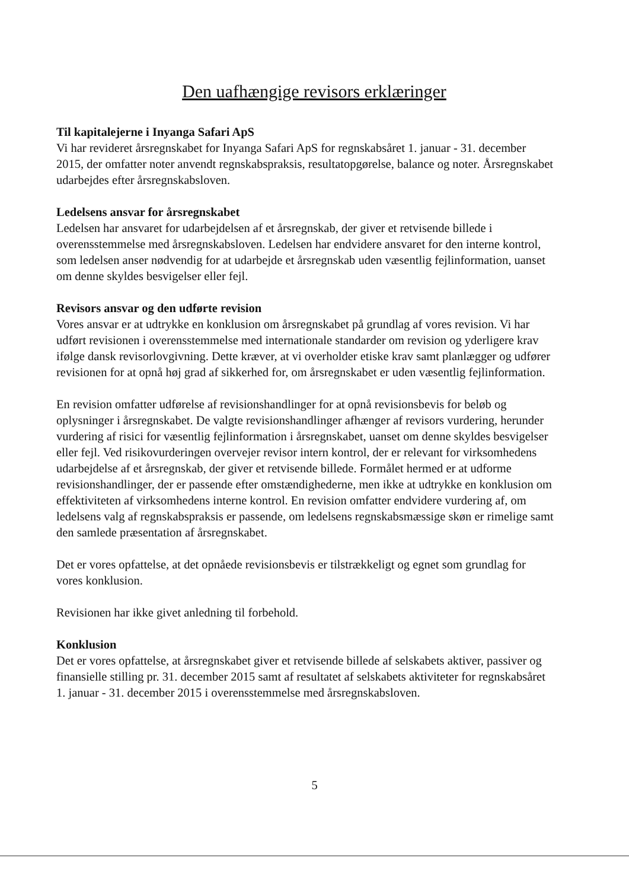Den uafhængige revisors erklæringer
Til kapitalejerne i Inyanga Safari ApS
Vi har revideret årsregnskabet for Inyanga Safari ApS for regnskabsåret 1. januar - 31. december 2015, der omfatter noter anvendt regnskabspraksis, resultatopgørelse, balance og noter. Årsregnskabet udarbejdes efter årsregnskabsloven.
Ledelsens ansvar for årsregnskabet
Ledelsen har ansvaret for udarbejdelsen af et årsregnskab, der giver et retvisende billede i overensstemmelse med årsregnskabsloven. Ledelsen har endvidere ansvaret for den interne kontrol, som ledelsen anser nødvendig for at udarbejde et årsregnskab uden væsentlig fejlinformation, uanset om denne skyldes besvigelser eller fejl.
Revisors ansvar og den udførte revision
Vores ansvar er at udtrykke en konklusion om årsregnskabet på grundlag af vores revision. Vi har udført revisionen i overensstemmelse med internationale standarder om revision og yderligere krav ifølge dansk revisorlovgivning. Dette kræver, at vi overholder etiske krav samt planlægger og udfører revisionen for at opnå høj grad af sikkerhed for, om årsregnskabet er uden væsentlig fejlinformation.
En revision omfatter udførelse af revisionshandlinger for at opnå revisionsbevis for beløb og oplysninger i årsregnskabet. De valgte revisionshandlinger afhænger af revisors vurdering, herunder vurdering af risici for væsentlig fejlinformation i årsregnskabet, uanset om denne skyldes besvigelser eller fejl. Ved risikovurderingen overvejer revisor intern kontrol, der er relevant for virksomhedens udarbejdelse af et årsregnskab, der giver et retvisende billede. Formålet hermed er at udforme revisionshandlinger, der er passende efter omstændighederne, men ikke at udtrykke en konklusion om effektiviteten af virksomhedens interne kontrol. En revision omfatter endvidere vurdering af, om ledelsens valg af regnskabspraksis er passende, om ledelsens regnskabsmæssige skøn er rimelige samt den samlede præsentation af årsregnskabet.
Det er vores opfattelse, at det opnåede revisionsbevis er tilstrækkeligt og egnet som grundlag for vores konklusion.
Revisionen har ikke givet anledning til forbehold.
Konklusion
Det er vores opfattelse, at årsregnskabet giver et retvisende billede af selskabets aktiver, passiver og finansielle stilling pr. 31. december 2015 samt af resultatet af selskabets aktiviteter for regnskabsåret 1. januar - 31. december 2015 i overensstemmelse med årsregnskabsloven.
5